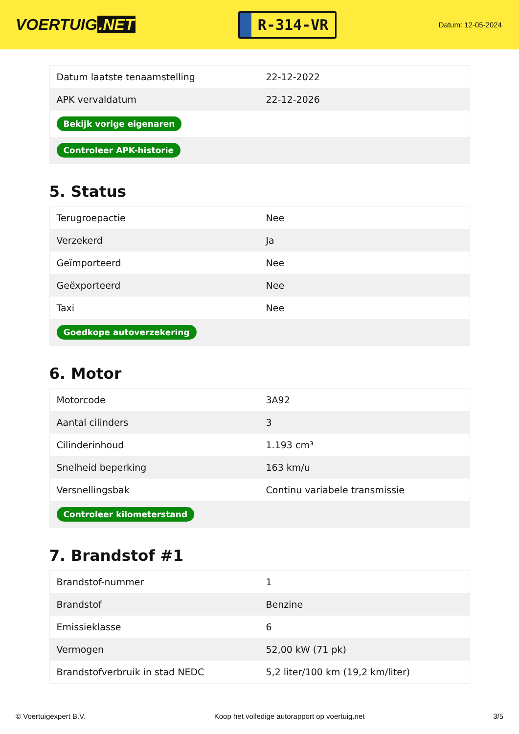VOERTUIG.NET
R-314-VR
Datum: 12-05-2024
| Datum laatste tenaamstelling | 22-12-2022 |
| APK vervaldatum | 22-12-2026 |
| Bekijk vorige eigenaren | |
| Controleer APK-historie | |
5. Status
| Terugroepactie | Nee |
| Verzekerd | Ja |
| Geïmporteerd | Nee |
| Geëxporteerd | Nee |
| Taxi | Nee |
| Goedkope autoverzekering | |
6. Motor
| Motorcode | 3A92 |
| Aantal cilinders | 3 |
| Cilinderinhoud | 1.193 cm³ |
| Snelheid beperking | 163 km/u |
| Versnellingsbak | Continu variabele transmissie |
| Controleer kilometerstand | |
7. Brandstof #1
| Brandstof-nummer | 1 |
| Brandstof | Benzine |
| Emissieklasse | 6 |
| Vermogen | 52,00 kW (71 pk) |
| Brandstofverbruik in stad NEDC | 5,2 liter/100 km (19,2 km/liter) |
© Voertuigexpert B.V. Koop het volledige autorapport op voertuig.net 3/5